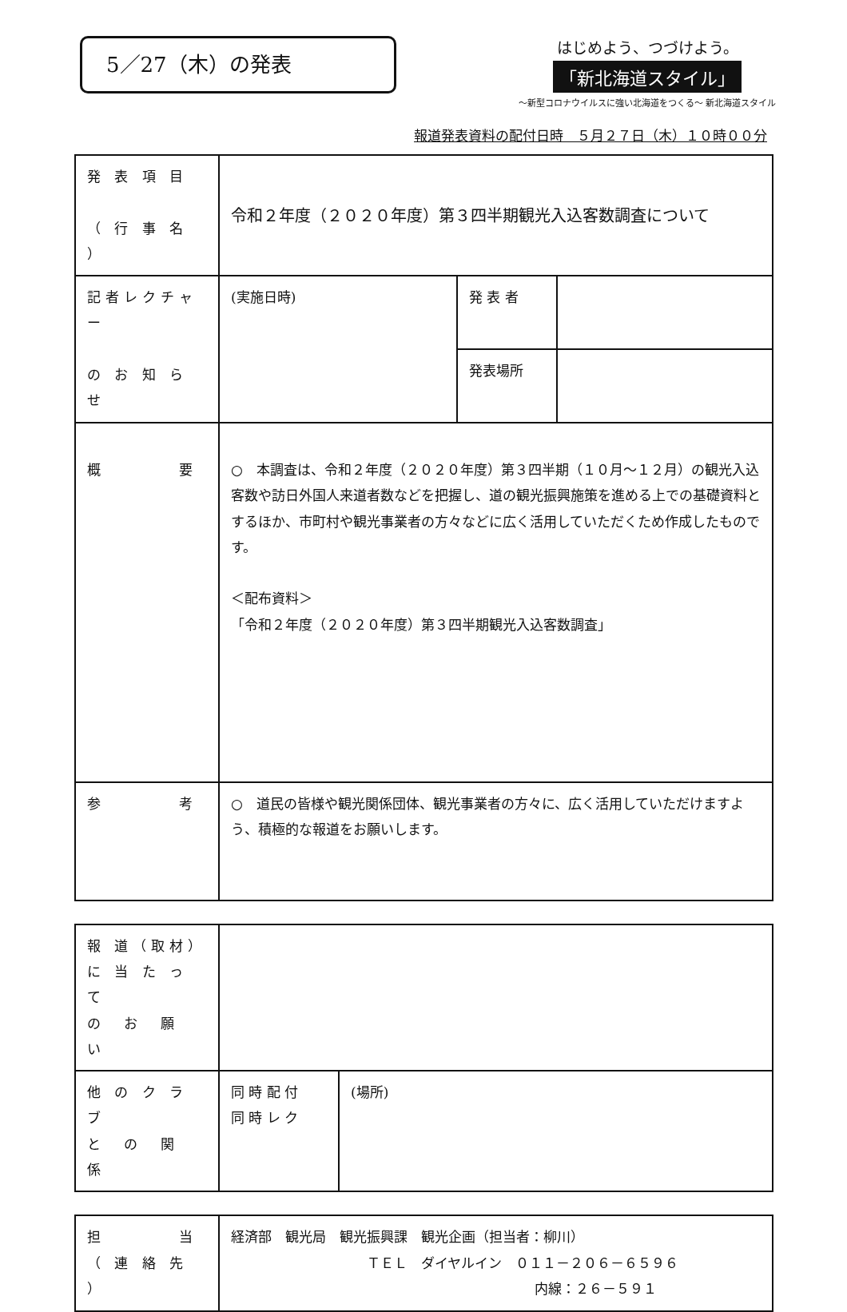5／27（木）の発表
はじめよう、つづけよう。
「新北海道スタイル」
～新型コロナウイルスに強い北海道をつくる～ 新北海道スタイル
報道発表資料の配付日時　５月２７日（木）１０時００分
| 発 表 項 目 （ 行 事 名 ） | 令和２年度（２０２０年度）第３四半期観光入込客数調査について | | |
| 記者レクチャー の お 知 ら せ | (実施日時) | 発 表 者 | |
| | | 発表場所 | |
| 概 要 | ○ 本調査は、令和２年度（２０２０年度）第３四半期（１０月～１２月）の観光入込客数や訪日外国人来道者数などを把握し、道の観光振興施策を進める上での基礎資料とするほか、市町村や観光事業者の方々などに広く活用していただくため作成したものです。 ＜配布資料＞ 「令和２年度（２０２０年度）第３四半期観光入込客数調査」 | | |
| 参 考 | ○ 道民の皆様や観光関係団体、観光事業者の方々に、広く活用していただけますよう、積極的な報道をお願いします。 | | |
| 報 道（取材） に 当 た っ て の お 願 い | | |
| 他 の ク ラ ブ と の 関 係 | 同 時 配 付 同 時 レ ク | (場所) |
| 担 当 （ 連 絡 先 ） | 経済部 観光局 観光振興課 観光企画（担当者：柳川） ＴＥＬ ダイヤルイン ０１１－２０６－６５９６ 内線：２６－５９１ |